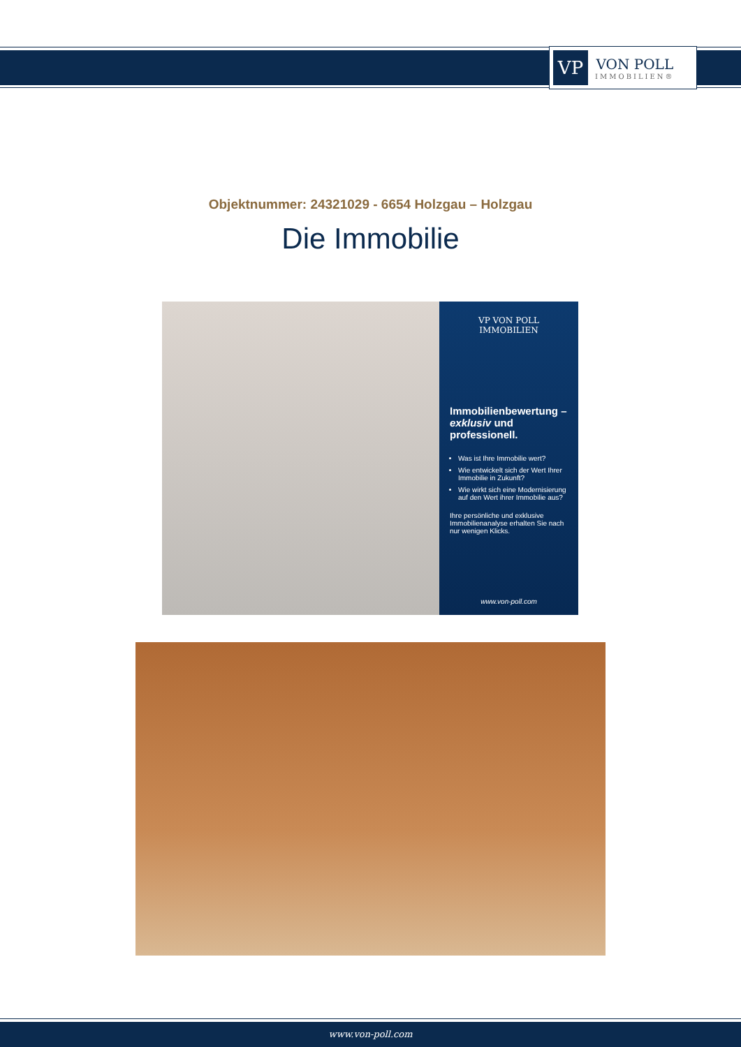VP
VON POLL
IMMOBILIEN®
Objektnummer: 24321029 - 6654 Holzgau – Holzgau
Die Immobilie
VP VON POLL IMMOBILIEN
Immobilienbewertung – exklusiv und professionell.
Was ist Ihre Immobilie wert?
Wie entwickelt sich der Wert Ihrer Immobilie in Zukunft?
Wie wirkt sich eine Modernisierung auf den Wert ihrer Immobilie aus?
Ihre persönliche und exklusive Immobilienanalyse erhalten Sie nach nur wenigen Klicks.
www.von-poll.com
www.von-poll.com